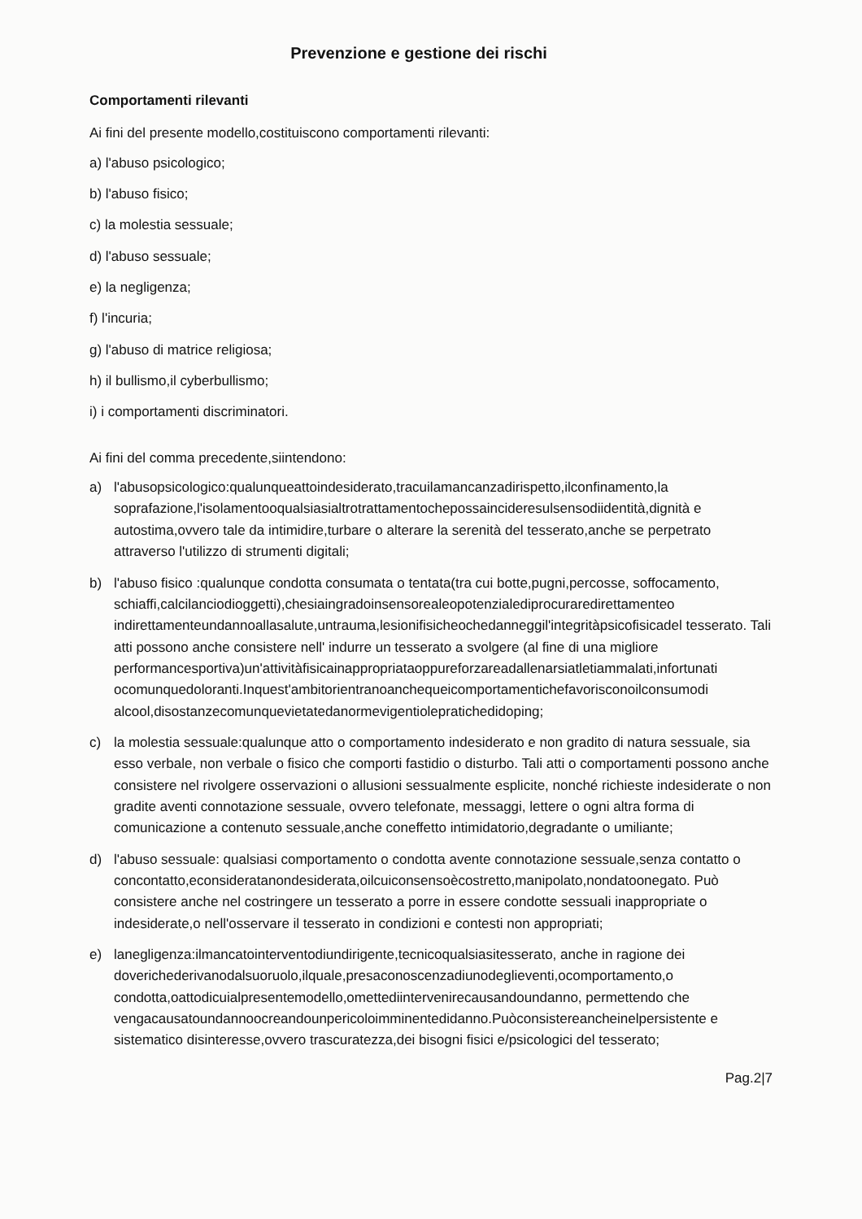Prevenzione e gestione dei rischi
Comportamenti rilevanti
Ai fini del presente modello,costituiscono comportamenti rilevanti:
a) l'abuso psicologico;
b) l'abuso fisico;
c) la molestia sessuale;
d) l'abuso sessuale;
e) la negligenza;
f) l'incuria;
g) l'abuso di matrice religiosa;
h) il bullismo,il cyberbullismo;
i) i comportamenti discriminatori.
Ai fini del comma precedente,siintendono:
a) l'abusopsicologico:qualunqueattoindesiderato,tracuilamancanzadirispetto,ilconfinamento,la soprafazione,l'isolamentooqualsiasialtrotrattamentochepossaincideresulsensodiidentità,dignità e autostima,ovvero tale da intimidire,turbare o alterare la serenità del tesserato,anche se perpetrato attraverso l'utilizzo di strumenti digitali;
b) l'abuso fisico :qualunque condotta consumata o tentata(tra cui botte,pugni,percosse, soffocamento, schiaffi,calcilanciodioggetti),chesiaingradoinsensorealeopotenzialediprocuraredirettamenteo indirettamenteundannoallasalute,untrauma,lesionifisicheochedanneggil'integritàpsicofisicadel tesserato. Tali atti possono anche consistere nell' indurre un tesserato a svolgere (al fine di una migliore performancesportiva)un'attivitàfisicainappropriataoppureforzareadallenarsiatletiammalati,infortunati ocomunquedoloranti.Inquest'ambitorientranoanchequeicomportamentichefavorisconoilconsumodi alcool,disostanzecomunquevietatedanormevigentiolepratichedidoping;
c) la molestia sessuale:qualunque atto o comportamento indesiderato e non gradito di natura sessuale, sia esso verbale, non verbale o fisico che comporti fastidio o disturbo. Tali atti o comportamenti possono anche consistere nel rivolgere osservazioni o allusioni sessualmente esplicite, nonché richieste indesiderate o non gradite aventi connotazione sessuale, ovvero telefonate, messaggi, lettere o ogni altra forma di comunicazione a contenuto sessuale,anche coneffetto intimidatorio,degradante o umiliante;
d) l'abuso sessuale: qualsiasi comportamento o condotta avente connotazione sessuale,senza contatto o concontatto,econsideratanondesiderata,oilcuiconsensoècostretto,manipolato,nondatoonegato. Può consistere anche nel costringere un tesserato a porre in essere condotte sessuali inappropriate o indesiderate,o nell'osservare il tesserato in condizioni e contesti non appropriati;
e) lanegligenza:ilmancatointerventodiundirigente,tecnicoqualsiasitesserato, anche in ragione dei doverichederivanodalsuoruolo,ilquale,presaconoscenzadiunodeglieventi,ocomportamento,o condotta,oattodicuialpresentemodello,omettediintervenirecausandoundanno, permettendo che vengacausatoundannoocreandounpericoloimminentedidanno.Puòconsistereancheinelpersistente e sistematico disinteresse,ovvero trascuratezza,dei bisogni fisici e/psicologici del tesserato;
Pag.2|7